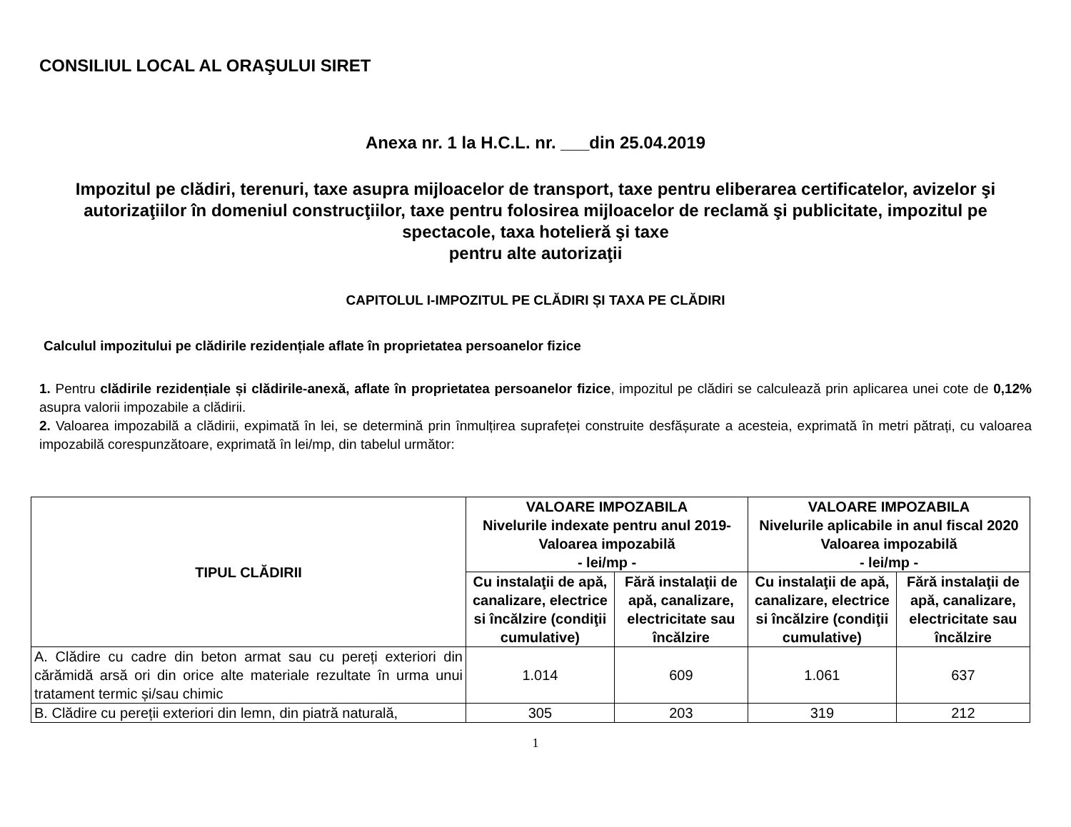CONSILIUL LOCAL AL ORAŞULUI SIRET
Anexa nr. 1 la H.C.L. nr. ___din 25.04.2019
Impozitul pe clădiri, terenuri, taxe asupra mijloacelor de transport, taxe pentru eliberarea certificatelor, avizelor şi autorizaţiilor în domeniul construcţiilor, taxe pentru folosirea mijloacelor de reclamă şi publicitate, impozitul pe spectacole, taxa hotelieră şi taxe
pentru alte autorizaţii
CAPITOLUL I-IMPOZITUL PE CLĂDIRI ȘI TAXA PE CLĂDIRI
Calculul impozitului pe clădirile rezidențiale aflate în proprietatea persoanelor fizice
1. Pentru clădirile rezidențiale și clădirile-anexă, aflate în proprietatea persoanelor fizice, impozitul pe clădiri se calculează prin aplicarea unei cote de 0,12% asupra valorii impozabile a clădirii.
2. Valoarea impozabilă a clădirii, expimată în lei, se determină prin înmulțirea suprafeței construite desfășurate a acesteia, exprimată în metri pătrați, cu valoarea impozabilă corespunzătoare, exprimată în lei/mp, din tabelul următor:
| TIPUL CLĂDIRII | VALOARE IMPOZABILA Nivelurile indexate pentru anul 2019- Valoarea impozabilă - lei/mp - | | VALOARE IMPOZABILA Nivelurile aplicabile in anul fiscal 2020 Valoarea impozabilă - lei/mp - | |
| --- | --- | --- | --- | --- |
| | Cu instalaţii de apă, canalizare, electrice si încălzire (condiţii cumulative) | Fără instalaţii de apă, canalizare, electricitate sau încălzire | Cu instalaţii de apă, canalizare, electrice si încălzire (condiţii cumulative) | Fără instalaţii de apă, canalizare, electricitate sau încălzire |
| A. Clădire cu cadre din beton armat sau cu pereți exteriori din cărămidă arsă ori din orice alte materiale rezultate în urma unui tratament termic și/sau chimic | 1.014 | 609 | 1.061 | 637 |
| B. Clădire cu pereții exteriori din lemn, din piatră naturală, | 305 | 203 | 319 | 212 |
1